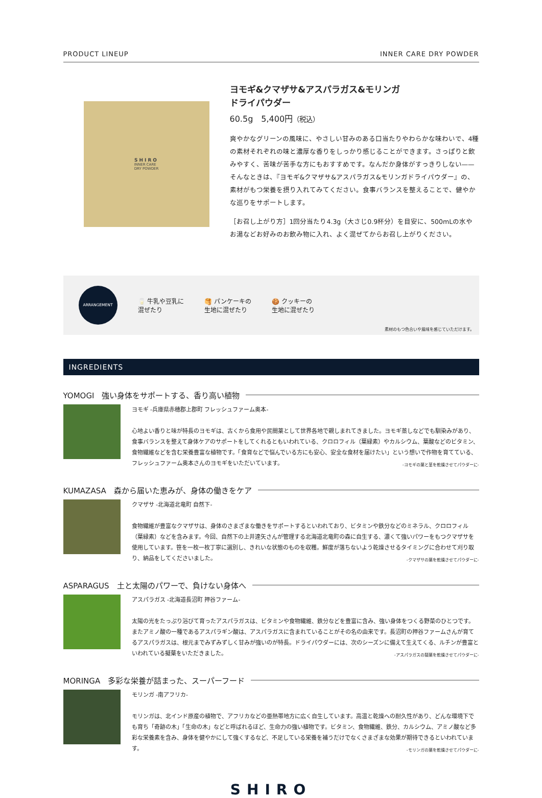PRODUCT LINEUP INNER CARE DRY POWDER
SHIRO
INNER CARE
DRY POWDER
ヨモギ&クマザサ&アスパラガス&モリンガ
ドライパウダー
60.5g　5,400円（税込）
爽やかなグリーンの風味に、やさしい甘みのある口当たりやわらかな味わいで、4種の素材それぞれの味と濃厚な香りをしっかり感じることができます。さっぱりと飲みやすく、苦味が苦手な方にもおすすめです。なんだか身体がすっきりしない——そんなときは、『ヨモギ&クマザサ&アスパラガス&モリンガドライパウダー』の、素材がもつ栄養を摂り入れてみてください。食事バランスを整えることで、健やかな巡りをサポートします。
［お召し上がり方］1回分当たり4.3g（大さじ0.9杯分）を目安に、500mLの水やお湯などお好みのお飲み物に入れ、よく混ぜてからお召し上がりください。
ARRANGEMENT
🥛 牛乳や豆乳に
混ぜたり 🥞 パンケーキの
生地に混ぜたり 🍪 クッキーの
生地に混ぜたり
素材のもつ色合いや風味を感じていただけます。
INGREDIENTS
YOMOGI　強い身体をサポートする、香り高い植物
ヨモギ -兵庫県赤穂郡上郡町 フレッシュファーム奥本-
心地よい香りと味が特長のヨモギは、古くから食用や民間薬として世界各地で親しまれてきました。ヨモギ蒸しなどでも馴染みがあり、食事バランスを整えて身体ケアのサポートをしてくれるともいわれている、クロロフィル（葉緑素）やカルシウム、葉酸などのビタミン、食物繊維などを含む栄養豊富な植物です。「食育などで悩んでいる方にも安心、安全な食材を届けたい」という想いで作物を育てている、フレッシュファーム奥本さんのヨモギをいただいています。
-ヨモギの葉と茎を乾燥させてパウダーに-
KUMAZASA　森から届いた恵みが、身体の働きをケア
クマザサ -北海道北竜町 自然下-
食物繊維が豊富なクマザサは、身体のさまざまな働きをサポートするといわれており、ビタミンや鉄分などのミネラル、クロロフィル（葉緑素）などを含みます。今回、自然下の上井達矢さんが管理する北海道北竜町の森に自生する、濃くて強いパワーをもつクマザサを使用しています。笹を一枚一枚丁寧に選別し、きれいな状態のものを収穫。鮮度が落ちないよう乾燥させるタイミングに合わせて刈り取り、納品をしてくださいました。
-クマザサの葉を乾燥させてパウダーに-
ASPARAGUS　土と太陽のパワーで、負けない身体へ
アスパラガス -北海道長沼町 押谷ファーム-
太陽の光をたっぷり浴びて育ったアスパラガスは、ビタミンや食物繊維、鉄分などを豊富に含み、強い身体をつくる野菜のひとつです。またアミノ酸の一種であるアスパラギン酸は、アスパラガスに含まれていることがその名の由来です。長沼町の押谷ファームさんが育てるアスパラガスは、根元までみずみずしく甘みが強いのが特長。ドライパウダーには、次のシーズンに備えて生えてくる、ルチンが豊富といわれている擬葉をいただきました。
-アスパラガスの擬葉を乾燥させてパウダーに-
MORINGA　多彩な栄養が詰まった、スーパーフード
モリンガ -南アフリカ-
モリンガは、北インド原産の植物で、アフリカなどの亜熱帯地方に広く自生しています。高温と乾燥への耐久性があり、どんな環境下でも育ち「奇跡の木」「生命の木」などと呼ばれるほど、生命力の強い植物です。ビタミン、食物繊維、鉄分、カルシウム、アミノ酸など多彩な栄養素を含み、身体を健やかにして強くするなど、不足している栄養を補うだけでなくさまざまな効果が期待できるといわれています。
-モリンガの葉を乾燥させてパウダーに-
SHIRO